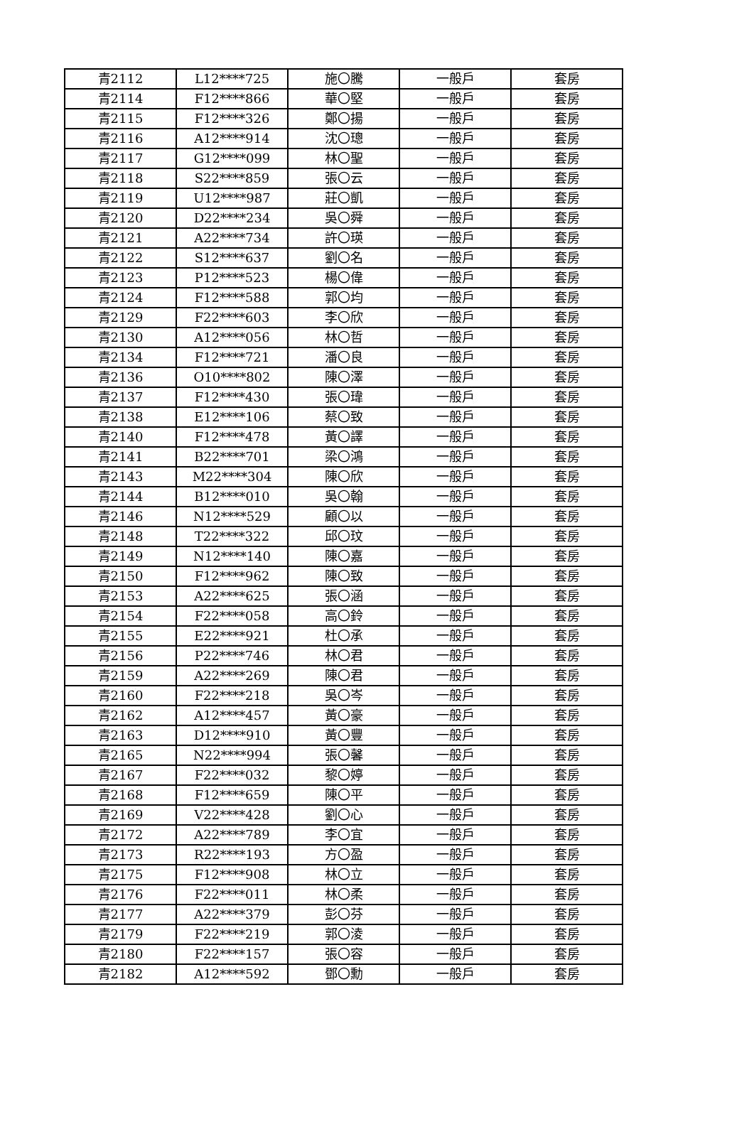| 青2112 | L12****725 | 施〇騰 | 一般戶 | 套房 |
| 青2114 | F12****866 | 華〇堅 | 一般戶 | 套房 |
| 青2115 | F12****326 | 鄭〇揚 | 一般戶 | 套房 |
| 青2116 | A12****914 | 沈〇璁 | 一般戶 | 套房 |
| 青2117 | G12****099 | 林〇聖 | 一般戶 | 套房 |
| 青2118 | S22****859 | 張〇云 | 一般戶 | 套房 |
| 青2119 | U12****987 | 莊〇凱 | 一般戶 | 套房 |
| 青2120 | D22****234 | 吳〇舜 | 一般戶 | 套房 |
| 青2121 | A22****734 | 許〇瑛 | 一般戶 | 套房 |
| 青2122 | S12****637 | 劉〇名 | 一般戶 | 套房 |
| 青2123 | P12****523 | 楊〇偉 | 一般戶 | 套房 |
| 青2124 | F12****588 | 郭〇均 | 一般戶 | 套房 |
| 青2129 | F22****603 | 李〇欣 | 一般戶 | 套房 |
| 青2130 | A12****056 | 林〇哲 | 一般戶 | 套房 |
| 青2134 | F12****721 | 潘〇良 | 一般戶 | 套房 |
| 青2136 | O10****802 | 陳〇澤 | 一般戶 | 套房 |
| 青2137 | F12****430 | 張〇瑋 | 一般戶 | 套房 |
| 青2138 | E12****106 | 蔡〇致 | 一般戶 | 套房 |
| 青2140 | F12****478 | 黃〇譯 | 一般戶 | 套房 |
| 青2141 | B22****701 | 梁〇鴻 | 一般戶 | 套房 |
| 青2143 | M22****304 | 陳〇欣 | 一般戶 | 套房 |
| 青2144 | B12****010 | 吳〇翰 | 一般戶 | 套房 |
| 青2146 | N12****529 | 顧〇以 | 一般戶 | 套房 |
| 青2148 | T22****322 | 邱〇玟 | 一般戶 | 套房 |
| 青2149 | N12****140 | 陳〇嘉 | 一般戶 | 套房 |
| 青2150 | F12****962 | 陳〇致 | 一般戶 | 套房 |
| 青2153 | A22****625 | 張〇涵 | 一般戶 | 套房 |
| 青2154 | F22****058 | 高〇鈴 | 一般戶 | 套房 |
| 青2155 | E22****921 | 杜〇承 | 一般戶 | 套房 |
| 青2156 | P22****746 | 林〇君 | 一般戶 | 套房 |
| 青2159 | A22****269 | 陳〇君 | 一般戶 | 套房 |
| 青2160 | F22****218 | 吳〇岑 | 一般戶 | 套房 |
| 青2162 | A12****457 | 黃〇豪 | 一般戶 | 套房 |
| 青2163 | D12****910 | 黃〇豐 | 一般戶 | 套房 |
| 青2165 | N22****994 | 張〇馨 | 一般戶 | 套房 |
| 青2167 | F22****032 | 黎〇婷 | 一般戶 | 套房 |
| 青2168 | F12****659 | 陳〇平 | 一般戶 | 套房 |
| 青2169 | V22****428 | 劉〇心 | 一般戶 | 套房 |
| 青2172 | A22****789 | 李〇宜 | 一般戶 | 套房 |
| 青2173 | R22****193 | 方〇盈 | 一般戶 | 套房 |
| 青2175 | F12****908 | 林〇立 | 一般戶 | 套房 |
| 青2176 | F22****011 | 林〇柔 | 一般戶 | 套房 |
| 青2177 | A22****379 | 彭〇芬 | 一般戶 | 套房 |
| 青2179 | F22****219 | 郭〇淩 | 一般戶 | 套房 |
| 青2180 | F22****157 | 張〇容 | 一般戶 | 套房 |
| 青2182 | A12****592 | 鄧〇勳 | 一般戶 | 套房 |